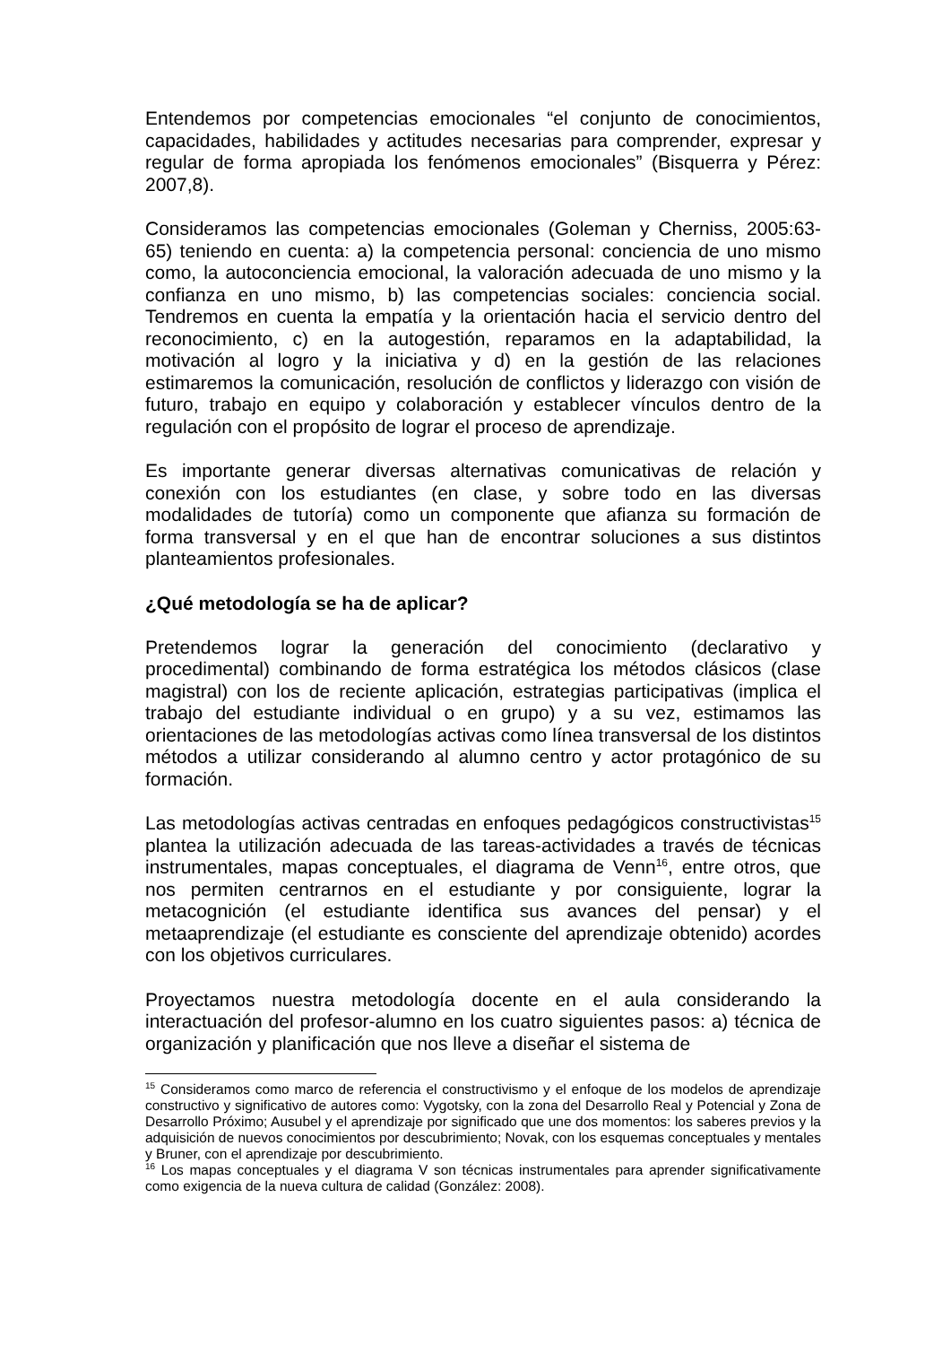Entendemos por competencias emocionales “el conjunto de conocimientos, capacidades, habilidades y actitudes necesarias para comprender, expresar y regular de forma apropiada los fenómenos emocionales” (Bisquerra y Pérez: 2007,8).
Consideramos las competencias emocionales (Goleman y Cherniss, 2005:63-65) teniendo en cuenta: a) la competencia personal: conciencia de uno mismo como, la autoconciencia emocional, la valoración adecuada de uno mismo y la confianza en uno mismo, b) las competencias sociales: conciencia social. Tendremos en cuenta la empatía y la orientación hacia el servicio dentro del reconocimiento, c) en la autogestión, reparamos en la adaptabilidad, la motivación al logro y la iniciativa y d) en la gestión de las relaciones estimaremos la comunicación, resolución de conflictos y liderazgo con visión de futuro, trabajo en equipo y colaboración y establecer vínculos dentro de la regulación con el propósito de lograr el proceso de aprendizaje.
Es importante generar diversas alternativas comunicativas de relación y conexión con los estudiantes (en clase, y sobre todo en las diversas modalidades de tutoría) como un componente que afianza su formación de forma transversal y en el que han de encontrar soluciones a sus distintos planteamientos profesionales.
¿Qué metodología se ha de aplicar?
Pretendemos lograr la generación del conocimiento (declarativo y procedimental) combinando de forma estratégica los métodos clásicos (clase magistral) con los de reciente aplicación, estrategias participativas (implica el trabajo del estudiante individual o en grupo) y a su vez, estimamos las orientaciones de las metodologías activas como línea transversal de los distintos métodos a utilizar considerando al alumno centro y actor protagónico de su formación.
Las metodologías activas centradas en enfoques pedagógicos constructivistas<sup>15</sup> plantea la utilización adecuada de las tareas-actividades a través de técnicas instrumentales, mapas conceptuales, el diagrama de Venn<sup>16</sup>, entre otros, que nos permiten centrarnos en el estudiante y por consiguiente, lograr la metacognición (el estudiante identifica sus avances del pensar) y el metaaprendizaje (el estudiante es consciente del aprendizaje obtenido) acordes con los objetivos curriculares.
Proyectamos nuestra metodología docente en el aula considerando la interactuación del profesor-alumno en los cuatro siguientes pasos: a) técnica de organización y planificación que nos lleve a diseñar el sistema de
<sup>15</sup> Consideramos como marco de referencia el constructivismo y el enfoque de los modelos de aprendizaje constructivo y significativo de autores como: Vygotsky, con la zona del Desarrollo Real y Potencial y Zona de Desarrollo Próximo; Ausubel y el aprendizaje por significado que une dos momentos: los saberes previos y la adquisición de nuevos conocimientos por descubrimiento; Novak, con los esquemas conceptuales y mentales y Bruner, con el aprendizaje por descubrimiento.
<sup>16</sup> Los mapas conceptuales y el diagrama V son técnicas instrumentales para aprender significativamente como exigencia de la nueva cultura de calidad (González: 2008).